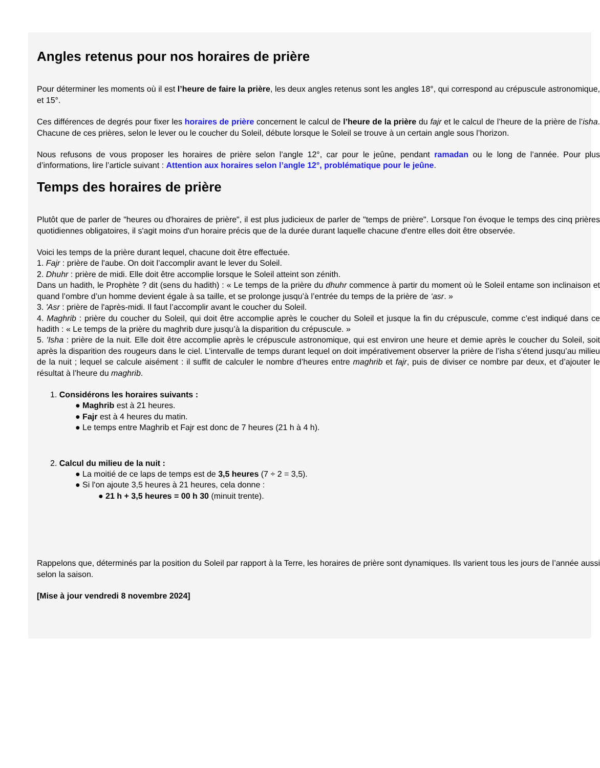Angles retenus pour nos horaires de prière
Pour déterminer les moments où il est l’heure de faire la prière, les deux angles retenus sont les angles 18°, qui correspond au crépuscule astronomique, et 15°.
Ces différences de degrés pour fixer les horaires de prière concernent le calcul de l’heure de la prière du fajr et le calcul de l’heure de la prière de l’isha. Chacune de ces prières, selon le lever ou le coucher du Soleil, débute lorsque le Soleil se trouve à un certain angle sous l’horizon.
Nous refusons de vous proposer les horaires de prière selon l’angle 12°, car pour le jeûne, pendant ramadan ou le long de l’année. Pour plus d’informations, lire l’article suivant : Attention aux horaires selon l’angle 12°, problématique pour le jeûne.
Temps des horaires de prière
Plutôt que de parler de "heures ou d'horaires de prière", il est plus judicieux de parler de "temps de prière". Lorsque l'on évoque le temps des cinq prières quotidiennes obligatoires, il s'agit moins d'un horaire précis que de la durée durant laquelle chacune d'entre elles doit être observée.
Voici les temps de la prière durant lequel, chacune doit être effectuée.
1. Fajr : prière de l'aube. On doit l’accomplir avant le lever du Soleil.
2. Dhuhr : prière de midi. Elle doit être accomplie lorsque le Soleil atteint son zénith.
Dans un hadith, le Prophète ? dit (sens du hadith) : « Le temps de la prière du dhuhr commence à partir du moment où le Soleil entame son inclinaison et quand l’ombre d’un homme devient égale à sa taille, et se prolonge jusqu’à l’entrée du temps de la prière de ‘asr. »
3. 'Asr : prière de l'après-midi. Il faut l’accomplir avant le coucher du Soleil.
4. Maghrib : prière du coucher du Soleil, qui doit être accomplie après le coucher du Soleil et jusque la fin du crépuscule, comme c’est indiqué dans ce hadith : « Le temps de la prière du maghrib dure jusqu’à la disparition du crépuscule. »
5. 'Isha : prière de la nuit. Elle doit être accomplie après le crépuscule astronomique, qui est environ une heure et demie après le coucher du Soleil, soit après la disparition des rougeurs dans le ciel. L’intervalle de temps durant lequel on doit impérativement observer la prière de l’isha s’étend jusqu’au milieu de la nuit ; lequel se calcule aisément : il suffit de calculer le nombre d’heures entre maghrib et fajr, puis de diviser ce nombre par deux, et d’ajouter le résultat à l’heure du maghrib.
1. Considérons les horaires suivants :
● Maghrib est à 21 heures.
● Fajr est à 4 heures du matin.
● Le temps entre Maghrib et Fajr est donc de 7 heures (21 h à 4 h).
2. Calcul du milieu de la nuit :
● La moitié de ce laps de temps est de 3,5 heures (7 ÷ 2 = 3,5).
● Si l'on ajoute 3,5 heures à 21 heures, cela donne :
● 21 h + 3,5 heures = 00 h 30 (minuit trente).
Rappelons que, déterminés par la position du Soleil par rapport à la Terre, les horaires de prière sont dynamiques. Ils varient tous les jours de l’année aussi selon la saison.
[Mise à jour vendredi 8 novembre 2024]